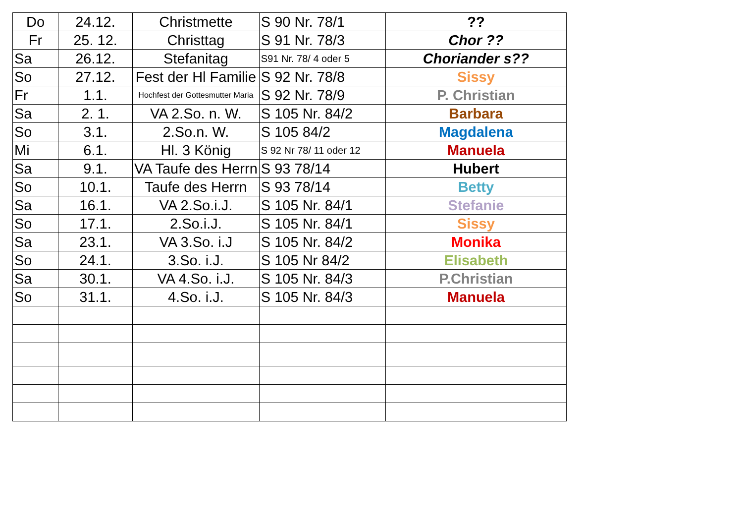| Do | 24.12. | Christmette | S 90 Nr. 78/1 | ?? |
| Fr | 25. 12. | Christtag | S 91 Nr. 78/3 | Chor ?? |
| Sa | 26.12. | Stefanitag | S91 Nr. 78/ 4 oder 5 | Choriander s?? |
| So | 27.12. | Fest der Hl Familie | S 92 Nr. 78/8 | Sissy |
| Fr | 1.1. | Hochfest der Gottesmutter Maria | S 92 Nr. 78/9 | P. Christian |
| Sa | 2. 1. | VA 2.So. n. W. | S 105 Nr. 84/2 | Barbara |
| So | 3.1. | 2.So.n. W. | S 105 84/2 | Magdalena |
| Mi | 6.1. | Hl. 3 König | S 92 Nr 78/ 11 oder 12 | Manuela |
| Sa | 9.1. | VA Taufe des Herrn | S 93 78/14 | Hubert |
| So | 10.1. | Taufe des Herrn | S 93 78/14 | Betty |
| Sa | 16.1. | VA 2.So.i.J. | S 105 Nr. 84/1 | Stefanie |
| So | 17.1. | 2.So.i.J. | S 105 Nr. 84/1 | Sissy |
| Sa | 23.1. | VA 3.So. i.J | S 105 Nr. 84/2 | Monika |
| So | 24.1. | 3.So. i.J. | S 105 Nr 84/2 | Elisabeth |
| Sa | 30.1. | VA 4.So. i.J. | S 105 Nr. 84/3 | P.Christian |
| So | 31.1. | 4.So. i.J. | S 105 Nr. 84/3 | Manuela |